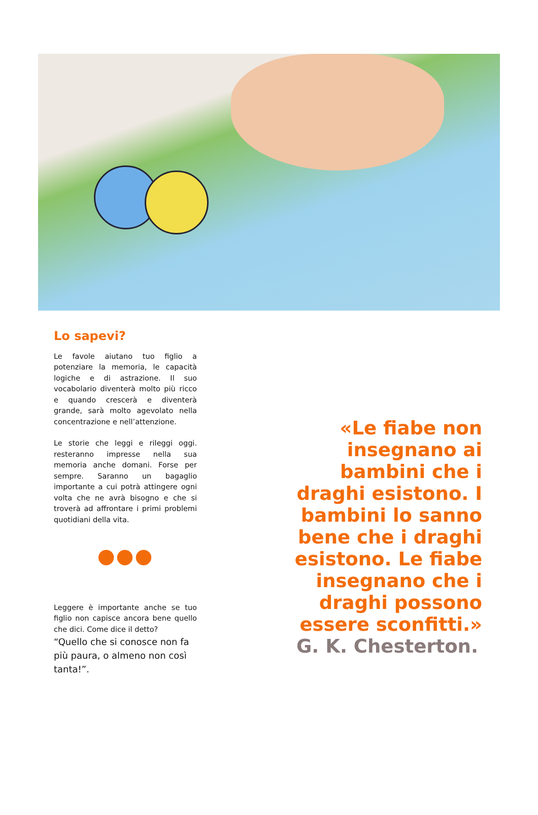Lo sapevi?
Le favole aiutano tuo figlio a potenziare la memoria, le capacità logiche e di astrazione. Il suo vocabolario diventerà molto più ricco e quando crescerà e diventerà grande, sarà molto agevolato nella concentrazione e nell’attenzione.
Le storie che leggi e rileggi oggi. resteranno impresse nella sua memoria anche domani. Forse per sempre. Saranno un bagaglio importante a cui potrà attingere ogni volta che ne avrà bisogno e che si troverà ad affrontare i primi problemi quotidiani della vita.
●●●
Leggere è importante anche se tuo figlio non capisce ancora bene quello che dici. Come dice il detto?
“Quello che si conosce non fa più paura, o almeno non così tanta!”.
«Le fiabe non insegnano ai bambini che i draghi esistono. I bambini lo sanno bene che i draghi esistono. Le fiabe insegnano che i draghi possono essere sconfitti.»
G. K. Chesterton.